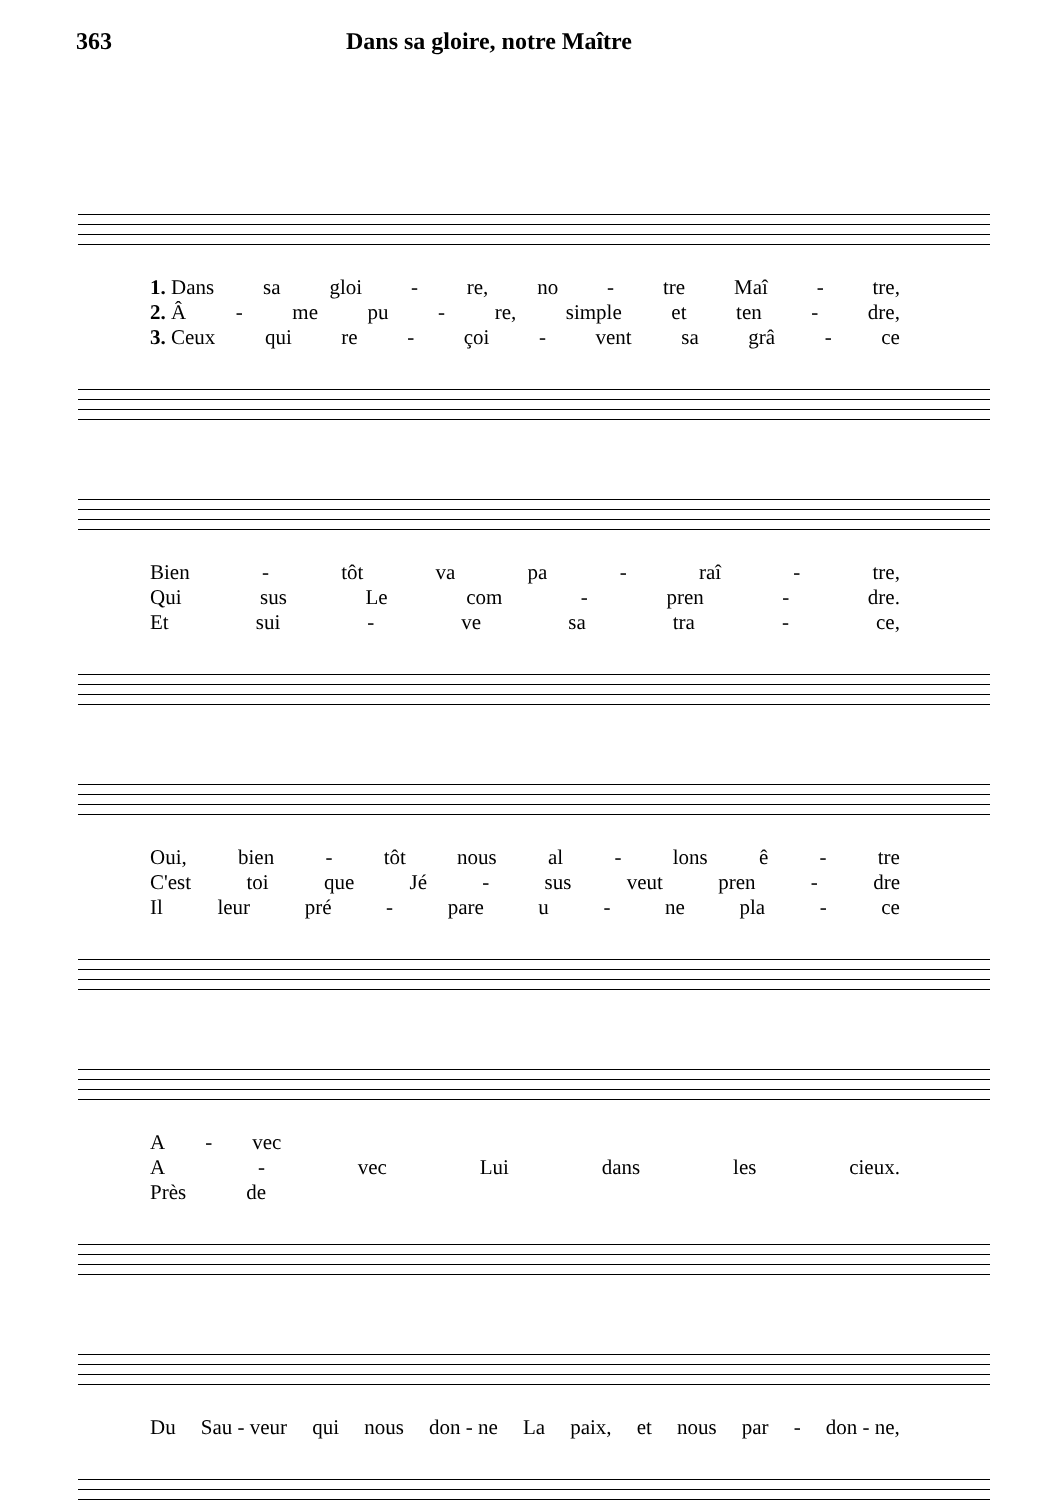363 Dans sa gloire, notre Maître
1. Dans sa gloi - re, no - tre Maî - tre,
2. Â - me pu - re, simple et ten - dre,
3. Ceux qui re - çoi - vent sa grâ - ce
Bien - tôt va pa - raî - tre,
Qui sus Le com - pren - dre.
Et sui - ve sa tra - ce,
Oui, bien - tôt nous al - lons ê - tre
C'est toi que Jé - sus veut pren - dre
Il leur pré - pare u - ne pla - ce
A - vec
A - vec Lui dans les cieux.
Près de
Du Sau - veur qui nous don - ne La paix, et nous par - don - ne,